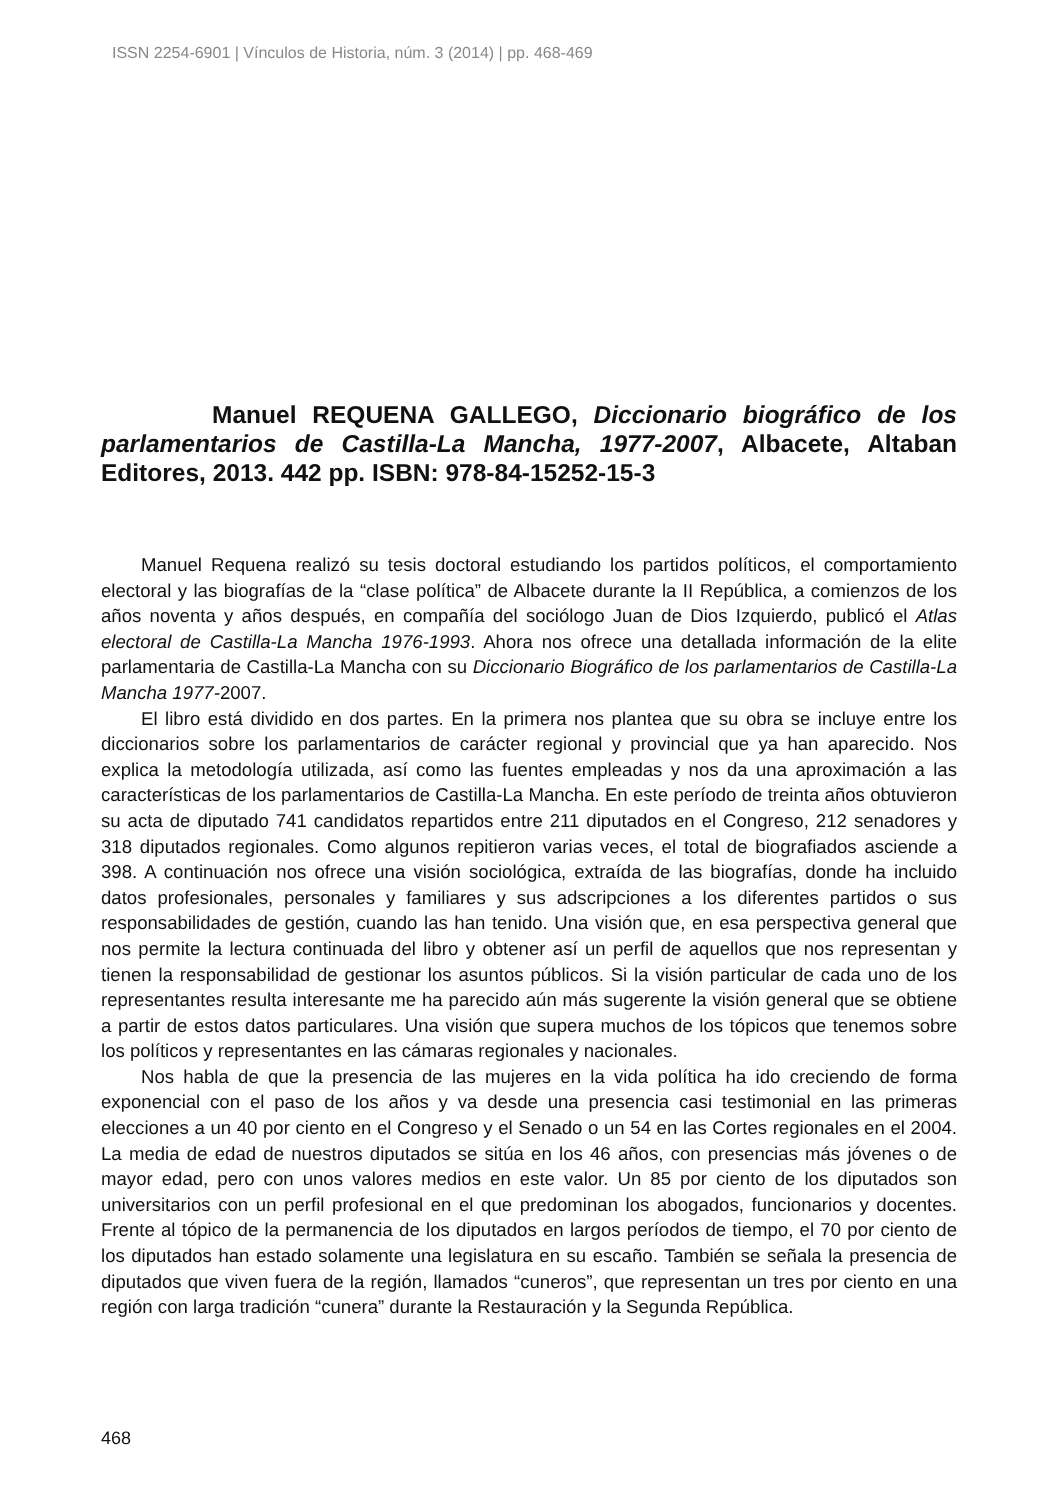ISSN 2254-6901 | Vínculos de Historia, núm. 3 (2014) | pp. 468-469
Manuel REQUENA GALLEGO, Diccionario biográfico de los parlamentarios de Castilla-La Mancha, 1977-2007, Albacete, Altaban Editores, 2013. 442 pp. ISBN: 978-84-15252-15-3
Manuel Requena realizó su tesis doctoral estudiando los partidos políticos, el comportamiento electoral y las biografías de la “clase política” de Albacete durante la II República, a comienzos de los años noventa y años después, en compañía del sociólogo Juan de Dios Izquierdo, publicó el Atlas electoral de Castilla-La Mancha 1976-1993. Ahora nos ofrece una detallada información de la elite parlamentaria de Castilla-La Mancha con su Diccionario Biográfico de los parlamentarios de Castilla-La Mancha 1977-2007.
El libro está dividido en dos partes. En la primera nos plantea que su obra se incluye entre los diccionarios sobre los parlamentarios de carácter regional y provincial que ya han aparecido. Nos explica la metodología utilizada, así como las fuentes empleadas y nos da una aproximación a las características de los parlamentarios de Castilla-La Mancha. En este período de treinta años obtuvieron su acta de diputado 741 candidatos repartidos entre 211 diputados en el Congreso, 212 senadores y 318 diputados regionales. Como algunos repitieron varias veces, el total de biografiados asciende a 398. A continuación nos ofrece una visión sociológica, extraída de las biografías, donde ha incluido datos profesionales, personales y familiares y sus adscripciones a los diferentes partidos o sus responsabilidades de gestión, cuando las han tenido. Una visión que, en esa perspectiva general que nos permite la lectura continuada del libro y obtener así un perfil de aquellos que nos representan y tienen la responsabilidad de gestionar los asuntos públicos. Si la visión particular de cada uno de los representantes resulta interesante me ha parecido aún más sugerente la visión general que se obtiene a partir de estos datos particulares. Una visión que supera muchos de los tópicos que tenemos sobre los políticos y representantes en las cámaras regionales y nacionales.
Nos habla de que la presencia de las mujeres en la vida política ha ido creciendo de forma exponencial con el paso de los años y va desde una presencia casi testimonial en las primeras elecciones a un 40 por ciento en el Congreso y el Senado o un 54 en las Cortes regionales en el 2004. La media de edad de nuestros diputados se sitúa en los 46 años, con presencias más jóvenes o de mayor edad, pero con unos valores medios en este valor. Un 85 por ciento de los diputados son universitarios con un perfil profesional en el que predominan los abogados, funcionarios y docentes. Frente al tópico de la permanencia de los diputados en largos períodos de tiempo, el 70 por ciento de los diputados han estado solamente una legislatura en su escaño. También se señala la presencia de diputados que viven fuera de la región, llamados “cuneros”, que representan un tres por ciento en una región con larga tradición “cunera” durante la Restauración y la Segunda República.
468